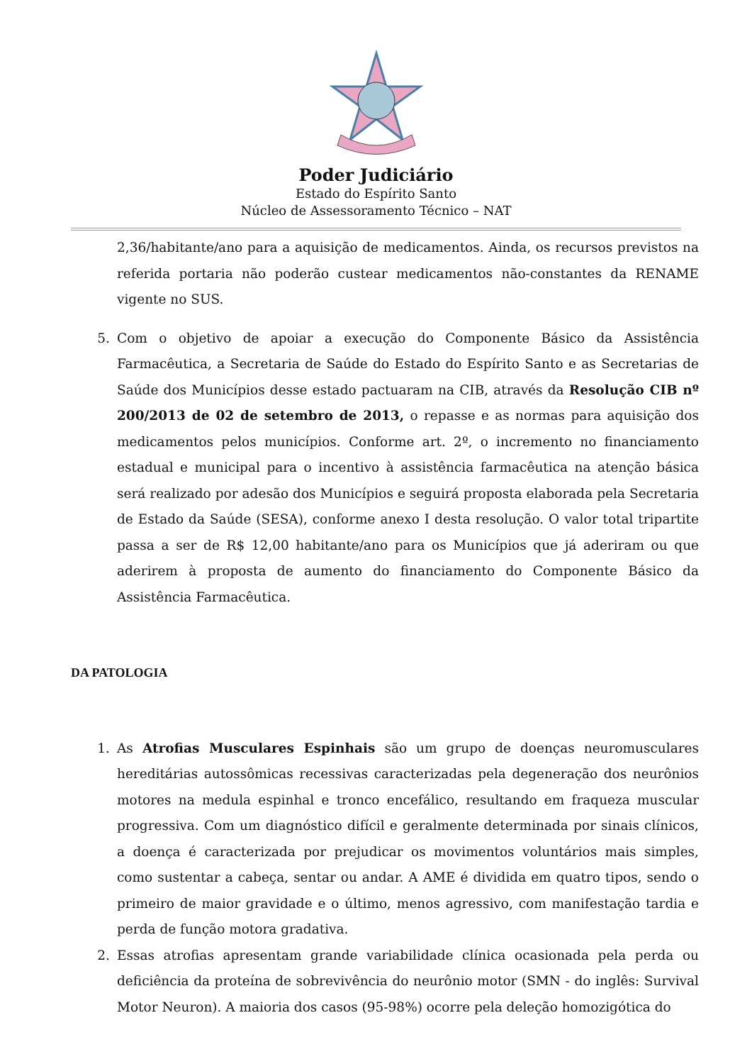Poder Judiciário
Estado do Espírito Santo
Núcleo de Assessoramento Técnico – NAT
2,36/habitante/ano para a aquisição de medicamentos. Ainda, os recursos previstos na referida portaria não poderão custear medicamentos não-constantes da RENAME vigente no SUS.
5. Com o objetivo de apoiar a execução do Componente Básico da Assistência Farmacêutica, a Secretaria de Saúde do Estado do Espírito Santo e as Secretarias de Saúde dos Municípios desse estado pactuaram na CIB, através da Resolução CIB nº 200/2013 de 02 de setembro de 2013, o repasse e as normas para aquisição dos medicamentos pelos municípios. Conforme art. 2º, o incremento no financiamento estadual e municipal para o incentivo à assistência farmacêutica na atenção básica será realizado por adesão dos Municípios e seguirá proposta elaborada pela Secretaria de Estado da Saúde (SESA), conforme anexo I desta resolução. O valor total tripartite passa a ser de R$ 12,00 habitante/ano para os Municípios que já aderiram ou que aderirem à proposta de aumento do financiamento do Componente Básico da Assistência Farmacêutica.
DA PATOLOGIA
1. As Atrofias Musculares Espinhais são um grupo de doenças neuromusculares hereditárias autossômicas recessivas caracterizadas pela degeneração dos neurônios motores na medula espinhal e tronco encefálico, resultando em fraqueza muscular progressiva. Com um diagnóstico difícil e geralmente determinada por sinais clínicos, a doença é caracterizada por prejudicar os movimentos voluntários mais simples, como sustentar a cabeça, sentar ou andar. A AME é dividida em quatro tipos, sendo o primeiro de maior gravidade e o último, menos agressivo, com manifestação tardia e perda de função motora gradativa.
2. Essas atrofias apresentam grande variabilidade clínica ocasionada pela perda ou deficiência da proteína de sobrevivência do neurônio motor (SMN - do inglês: Survival Motor Neuron). A maioria dos casos (95-98%) ocorre pela deleção homozigótica do